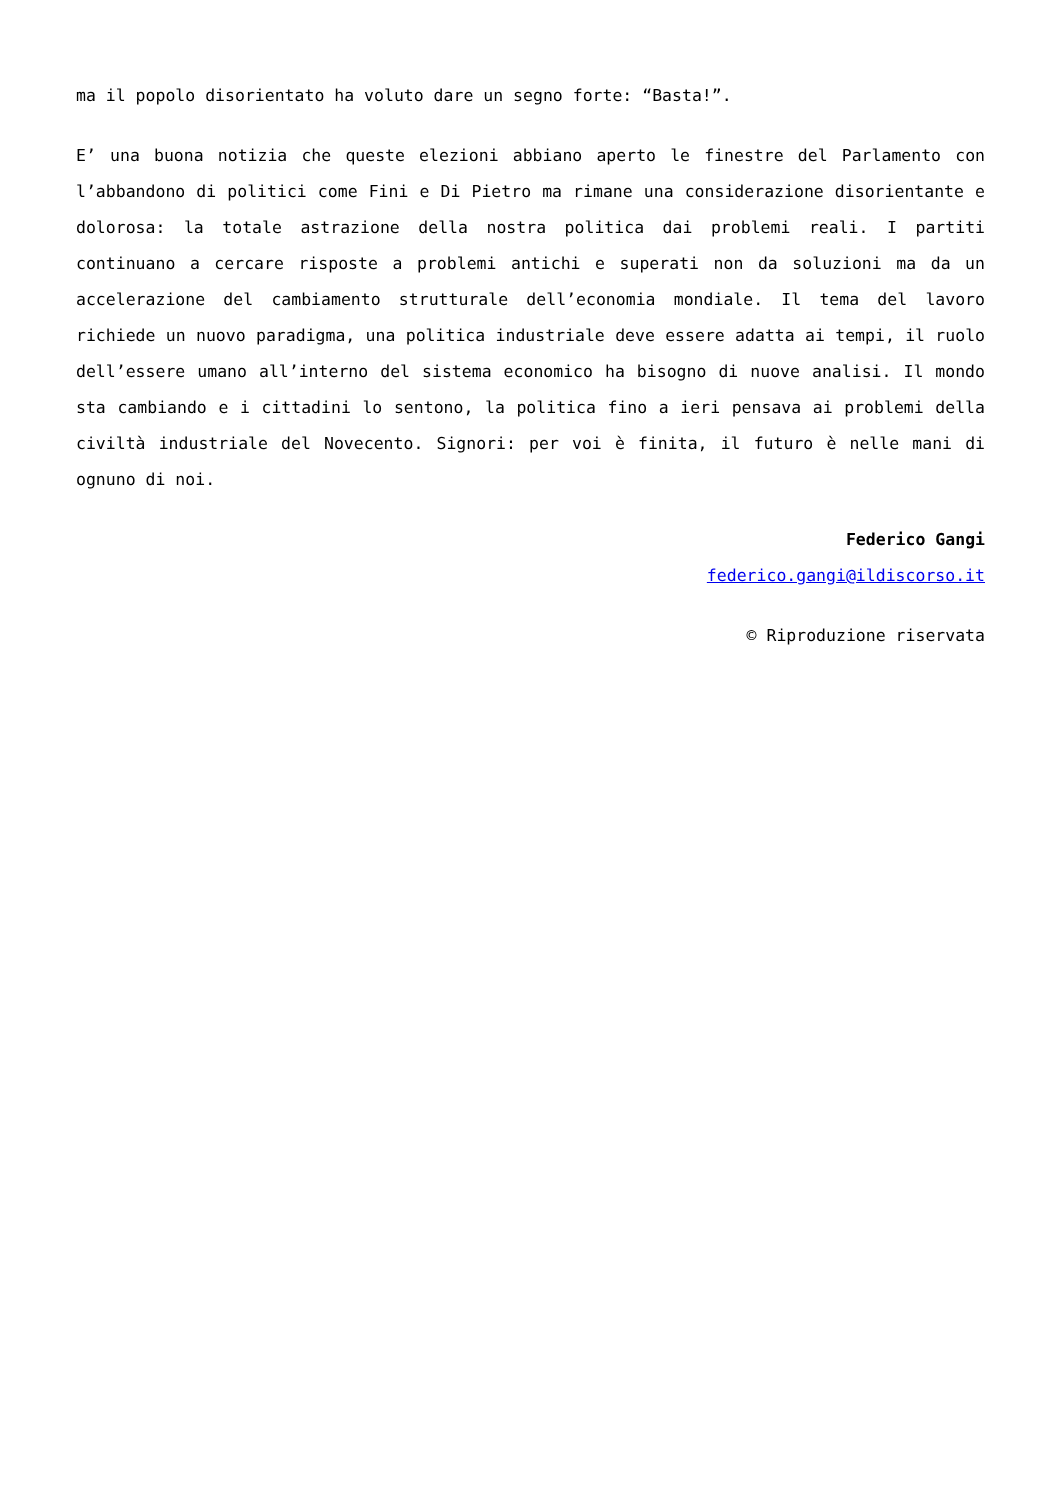ma il popolo disorientato ha voluto dare un segno forte: “Basta!”.
E’ una buona notizia che queste elezioni abbiano aperto le finestre del Parlamento con l’abbandono di politici come Fini e Di Pietro ma rimane una considerazione disorientante e dolorosa: la totale astrazione della nostra politica dai problemi reali. I partiti continuano a cercare risposte a problemi antichi e superati non da soluzioni ma da un accelerazione del cambiamento strutturale dell’economia mondiale. Il tema del lavoro richiede un nuovo paradigma, una politica industriale deve essere adatta ai tempi, il ruolo dell’essere umano all’interno del sistema economico ha bisogno di nuove analisi. Il mondo sta cambiando e i cittadini lo sentono, la politica fino a ieri pensava ai problemi della civiltà industriale del Novecento. Signori: per voi è finita, il futuro è nelle mani di ognuno di noi.
Federico Gangi
federico.gangi@ildiscorso.it
© Riproduzione riservata